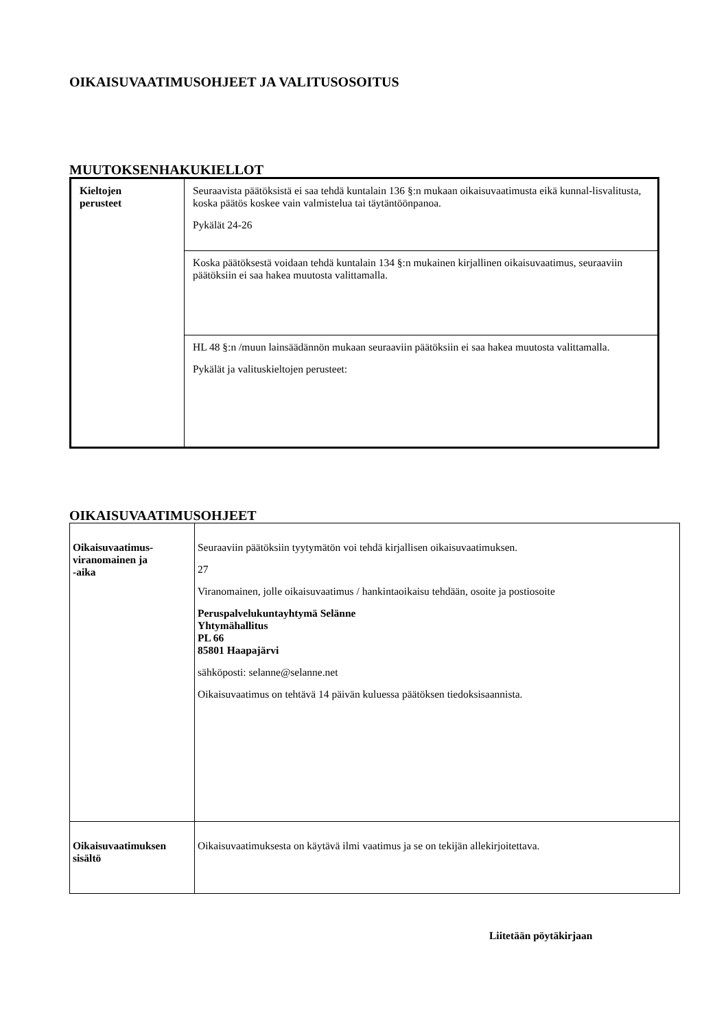OIKAISUVAATIMUSOHJEET JA VALITUSOSOITUS
MUUTOKSENHAKUKIELLOT
| Kieltojen perusteet | Seuraavista päätöksistä ei saa tehdä kuntalain 136 §:n mukaan oikaisuvaatimusta eikä kunnal-lisvalitusta, koska päätös koskee vain valmistelua tai täytäntöönpanoa. Pykälät 24-26 |
| | Koska päätöksestä voidaan tehdä kuntalain 134 §:n mukainen kirjallinen oikaisuvaatimus, seuraaviin päätöksiin ei saa hakea muutosta valittamalla. |
| | HL 48 §:n /muun lainsäädännön mukaan seuraaviin päätöksiin ei saa hakea muutosta valittamalla. Pykälät ja valituskieltojen perusteet: |
OIKAISUVAATIMUSOHJEET
| Oikaisuvaatimus- viranomainen ja -aika | Seuraaviin päätöksiin tyytymätön voi tehdä kirjallisen oikaisuvaatimuksen. 27 Viranomainen, jolle oikaisuvaatimus / hankintaoikaisu tehdään, osoite ja postiosoite Peruspalvelukuntayhtymä Selänne Yhtymähallitus PL 66 85801 Haapajärvi sähköposti: selanne@selanne.net Oikaisuvaatimus on tehtävä 14 päivän kuluessa päätöksen tiedoksisaannista. |
| Oikaisuvaatimuksen sisältö | Oikaisuvaatimuksesta on käytävä ilmi vaatimus ja se on tekijän allekirjoitettava. |
Liitetään pöytäkirjaan